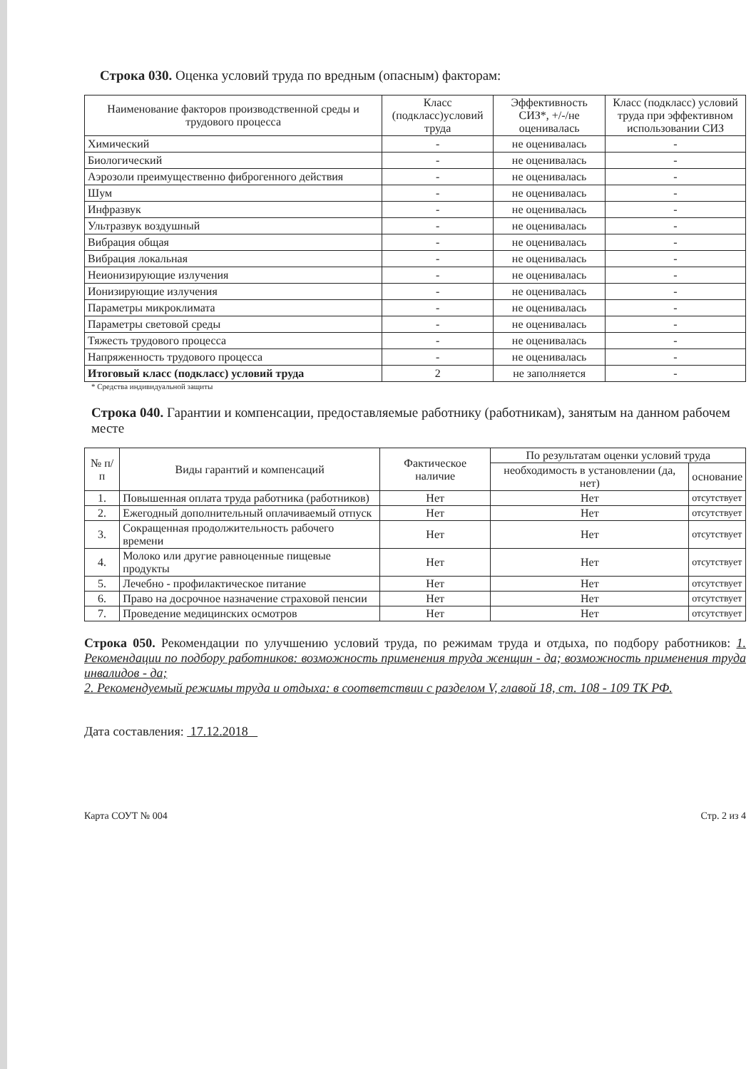Строка 030. Оценка условий труда по вредным (опасным) факторам:
| Наименование факторов производственной среды и трудового процесса | Класс (подкласс)условий труда | Эффективность СИЗ*, +/-/не оценивалась | Класс (подкласс) условий труда при эффективном использовании СИЗ |
| --- | --- | --- | --- |
| Химический | - | не оценивалась | - |
| Биологический | - | не оценивалась | - |
| Аэрозоли преимущественно фиброгенного действия | - | не оценивалась | - |
| Шум | - | не оценивалась | - |
| Инфразвук | - | не оценивалась | - |
| Ультразвук воздушный | - | не оценивалась | - |
| Вибрация общая | - | не оценивалась | - |
| Вибрация локальная | - | не оценивалась | - |
| Неионизирующие излучения | - | не оценивалась | - |
| Ионизирующие излучения | - | не оценивалась | - |
| Параметры микроклимата | - | не оценивалась | - |
| Параметры световой среды | - | не оценивалась | - |
| Тяжесть трудового процесса | - | не оценивалась | - |
| Напряженность трудового процесса | - | не оценивалась | - |
| Итоговый класс (подкласс) условий труда | 2 | не заполняется | - |
* Средства индивидуальной защиты
Строка 040. Гарантии и компенсации, предоставляемые работнику (работникам), занятым на данном рабочем месте
| № п/п | Виды гарантий и компенсаций | Фактическое наличие | По результатам оценки условий труда | |
| --- | --- | --- | --- | --- |
| | | | необходимость в установлении (да, нет) | основание |
| 1. | Повышенная оплата труда работника (работников) | Нет | Нет | отсутствует |
| 2. | Ежегодный дополнительный оплачиваемый отпуск | Нет | Нет | отсутствует |
| 3. | Сокращенная продолжительность рабочего времени | Нет | Нет | отсутствует |
| 4. | Молоко или другие равноценные пищевые продукты | Нет | Нет | отсутствует |
| 5. | Лечебно - профилактическое питание | Нет | Нет | отсутствует |
| 6. | Право на досрочное назначение страховой пенсии | Нет | Нет | отсутствует |
| 7. | Проведение медицинских осмотров | Нет | Нет | отсутствует |
Строка 050. Рекомендации по улучшению условий труда, по режимам труда и отдыха, по подбору работников: 1. Рекомендации по подбору работников: возможность применения труда женщин - да; возможность применения труда инвалидов - да;
2. Рекомендуемый режимы труда и отдыха: в соответствии с разделом V, главой 18, ст. 108 - 109 ТК РФ.
Дата составления: 17.12.2018
Карта СОУТ № 004 Стр. 2 из 4